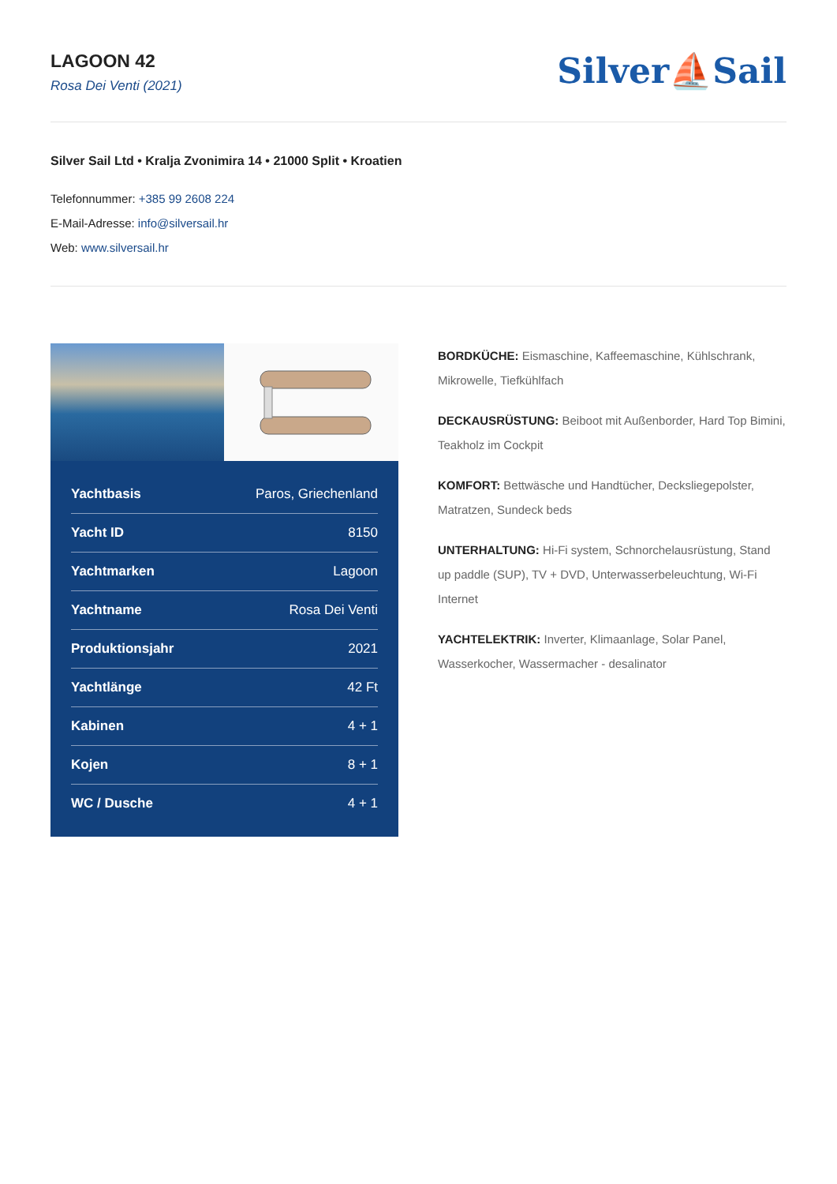LAGOON 42
Rosa Dei Venti (2021)
Silver⛵Sail
Silver Sail Ltd • Kralja Zvonimira 14 • 21000 Split • Kroatien
Telefonnummer: +385 99 2608 224
E-Mail-Adresse: info@silversail.hr
Web: www.silversail.hr
| Yachtbasis | Paros, Griechenland |
| Yacht ID | 8150 |
| Yachtmarken | Lagoon |
| Yachtname | Rosa Dei Venti |
| Produktionsjahr | 2021 |
| Yachtlänge | 42 Ft |
| Kabinen | 4 + 1 |
| Kojen | 8 + 1 |
| WC / Dusche | 4 + 1 |
BORDKÜCHE: Eismaschine, Kaffeemaschine, Kühlschrank, Mikrowelle, Tiefkühlfach
DECKAUSRÜSTUNG: Beiboot mit Außenborder, Hard Top Bimini, Teakholz im Cockpit
KOMFORT: Bettwäsche und Handtücher, Decksliegepolster, Matratzen, Sundeck beds
UNTERHALTUNG: Hi-Fi system, Schnorchelausrüstung, Stand up paddle (SUP), TV + DVD, Unterwasserbeleuchtung, Wi-Fi Internet
YACHTELEKTRIK: Inverter, Klimaanlage, Solar Panel, Wasserkocher, Wassermacher - desalinator